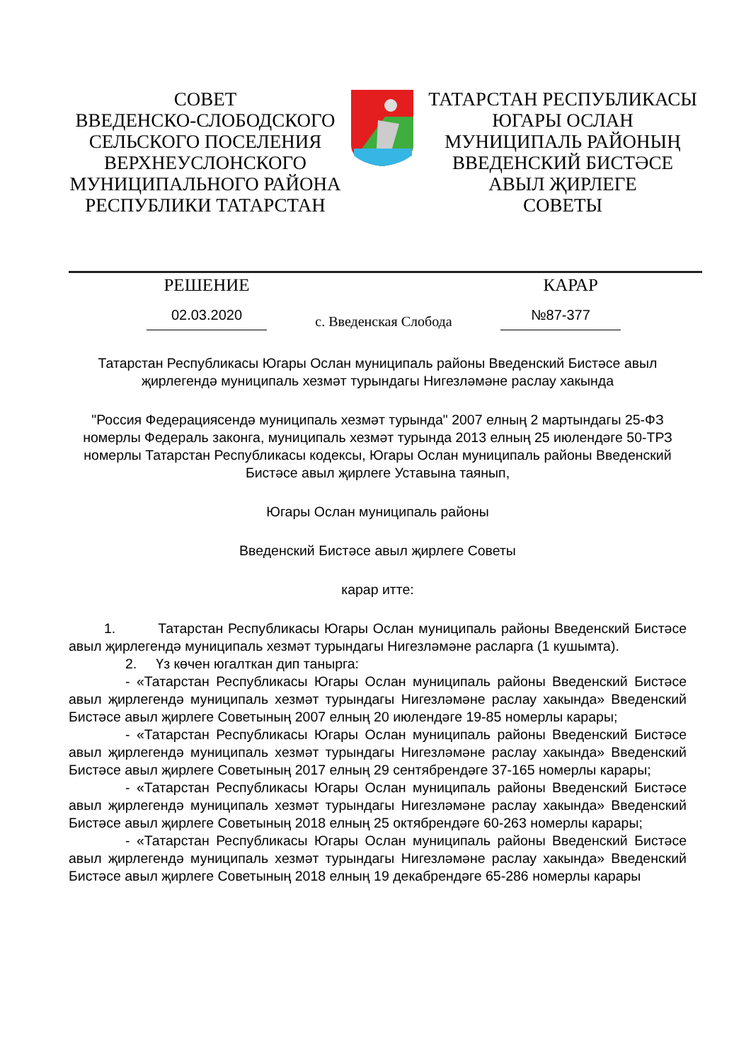СОВЕТ
ВВЕДЕНСКО-СЛОБОДСКОГО
СЕЛЬСКОГО ПОСЕЛЕНИЯ
ВЕРХНЕУСЛОНСКОГО
МУНИЦИПАЛЬНОГО РАЙОНА
РЕСПУБЛИКИ ТАТАРСТАН
ТАТАРСТАН РЕСПУБЛИКАСЫ
ЮГАРЫ ОСЛАН
МУНИЦИПАЛЬ РАЙОНЫҢ
ВВЕДЕНСКИЙ БИСТӘСЕ
АВЫЛ ҖИРЛЕГЕ
СОВЕТЫ
РЕШЕНИЕ КАРАР
02.03.2020
с. Введенская Слобода
№87-377
Татарстан Республикасы Югары Ослан муниципаль районы Введенский Бистәсе авыл җирлегендә муниципаль хезмәт турындагы Нигезләмәне раслау хакында
"Россия Федерациясендә муниципаль хезмәт турында" 2007 елның 2 мартындагы 25-ФЗ номерлы Федераль законга, муниципаль хезмәт турында 2013 елның 25 июлендәге 50-ТРЗ номерлы Татарстан Республикасы кодексы, Югары Ослан муниципаль районы Введенский Бистәсе авыл җирлеге Уставына таянып,
Югары Ослан муниципаль районы
Введенский Бистәсе авыл җирлеге Советы
карар итте:
1. Татарстан Республикасы Югары Ослан муниципаль районы Введенский Бистәсе авыл җирлегендә муниципаль хезмәт турындагы Нигезләмәне расларга (1 кушымта).
2. Үз көчен югалткан дип танырга:
- «Татарстан Республикасы Югары Ослан муниципаль районы Введенский Бистәсе авыл җирлегендә муниципаль хезмәт турындагы Нигезләмәне раслау хакында» Введенский Бистәсе авыл җирлеге Советының 2007 елның 20 июлендәге 19-85 номерлы карары;
- «Татарстан Республикасы Югары Ослан муниципаль районы Введенский Бистәсе авыл җирлегендә муниципаль хезмәт турындагы Нигезләмәне раслау хакында» Введенский Бистәсе авыл җирлеге Советының 2017 елның 29 сентябрендәге 37-165 номерлы карары;
- «Татарстан Республикасы Югары Ослан муниципаль районы Введенский Бистәсе авыл җирлегендә муниципаль хезмәт турындагы Нигезләмәне раслау хакында» Введенский Бистәсе авыл җирлеге Советының 2018 елның 25 октябрендәге 60-263 номерлы карары;
- «Татарстан Республикасы Югары Ослан муниципаль районы Введенский Бистәсе авыл җирлегендә муниципаль хезмәт турындагы Нигезләмәне раслау хакында» Введенский Бистәсе авыл җирлеге Советының 2018 елның 19 декабрендәге 65-286 номерлы карары